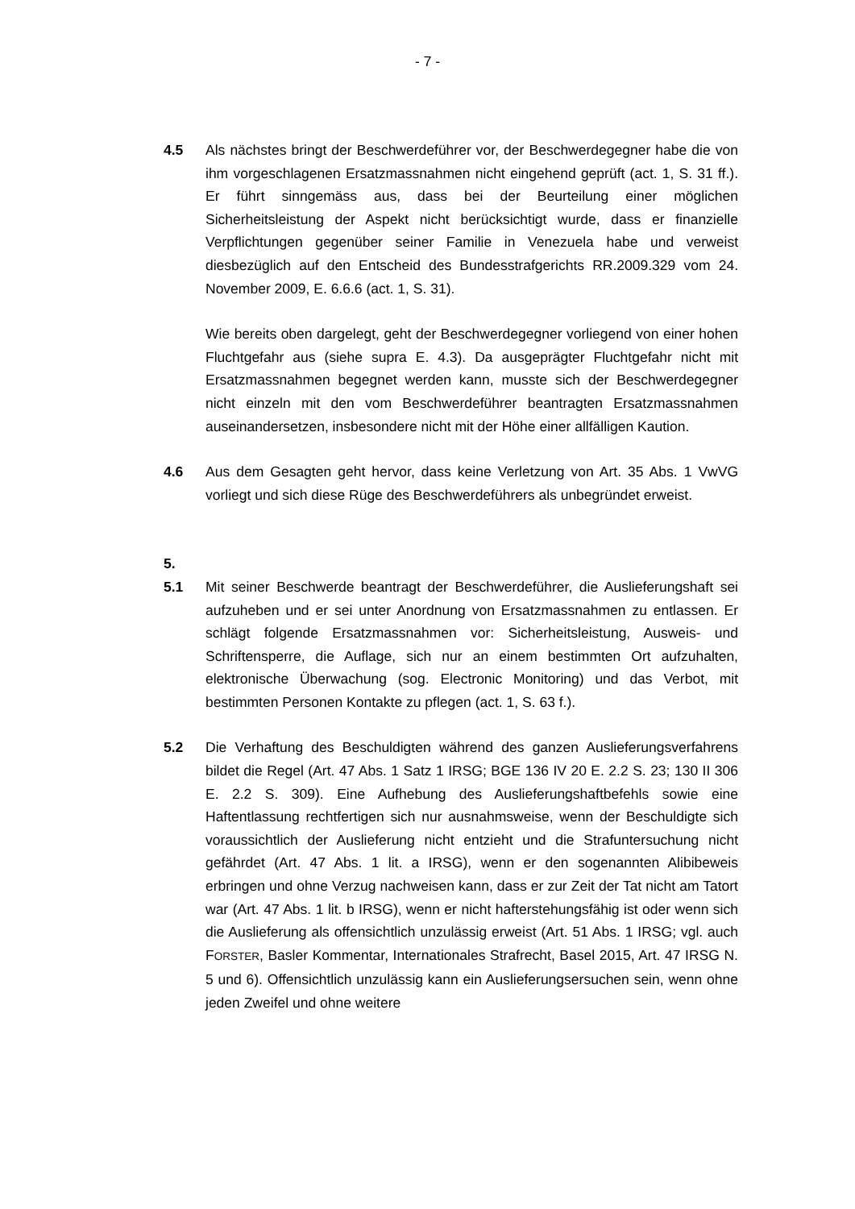- 7 -
4.5 Als nächstes bringt der Beschwerdeführer vor, der Beschwerdegegner habe die von ihm vorgeschlagenen Ersatzmassnahmen nicht eingehend geprüft (act. 1, S. 31 ff.). Er führt sinngemäss aus, dass bei der Beurteilung einer möglichen Sicherheitsleistung der Aspekt nicht berücksichtigt wurde, dass er finanzielle Verpflichtungen gegenüber seiner Familie in Venezuela habe und verweist diesbezüglich auf den Entscheid des Bundesstrafgerichts RR.2009.329 vom 24. November 2009, E. 6.6.6 (act. 1, S. 31).
Wie bereits oben dargelegt, geht der Beschwerdegegner vorliegend von einer hohen Fluchtgefahr aus (siehe supra E. 4.3). Da ausgeprägter Fluchtgefahr nicht mit Ersatzmassnahmen begegnet werden kann, musste sich der Beschwerdegegner nicht einzeln mit den vom Beschwerdeführer beantragten Ersatzmassnahmen auseinandersetzen, insbesondere nicht mit der Höhe einer allfälligen Kaution.
4.6 Aus dem Gesagten geht hervor, dass keine Verletzung von Art. 35 Abs. 1 VwVG vorliegt und sich diese Rüge des Beschwerdeführers als unbegründet erweist.
5.
5.1 Mit seiner Beschwerde beantragt der Beschwerdeführer, die Auslieferungshaft sei aufzuheben und er sei unter Anordnung von Ersatzmassnahmen zu entlassen. Er schlägt folgende Ersatzmassnahmen vor: Sicherheitsleistung, Ausweis- und Schriftensperre, die Auflage, sich nur an einem bestimmten Ort aufzuhalten, elektronische Überwachung (sog. Electronic Monitoring) und das Verbot, mit bestimmten Personen Kontakte zu pflegen (act. 1, S. 63 f.).
5.2 Die Verhaftung des Beschuldigten während des ganzen Auslieferungs­verfahrens bildet die Regel (Art. 47 Abs. 1 Satz 1 IRSG; BGE 136 IV 20 E. 2.2 S. 23; 130 II 306 E. 2.2 S. 309). Eine Aufhebung des Auslieferungshaftbefehls sowie eine Haftentlassung rechtfertigen sich nur ausnahmsweise, wenn der Beschuldigte sich voraussichtlich der Auslieferung nicht entzieht und die Strafuntersuchung nicht gefährdet (Art. 47 Abs. 1 lit. a IRSG), wenn er den sogenannten Alibibeweis erbringen und ohne Verzug nachweisen kann, dass er zur Zeit der Tat nicht am Tatort war (Art. 47 Abs. 1 lit. b IRSG), wenn er nicht hafterstehungsfähig ist oder wenn sich die Auslieferung als offensichtlich unzulässig erweist (Art. 51 Abs. 1 IRSG; vgl. auch FORSTER, Basler Kommentar, Internationales Strafrecht, Basel 2015, Art. 47 IRSG N. 5 und 6). Offensichtlich unzulässig kann ein Auslieferungsersuchen sein, wenn ohne jeden Zweifel und ohne weitere